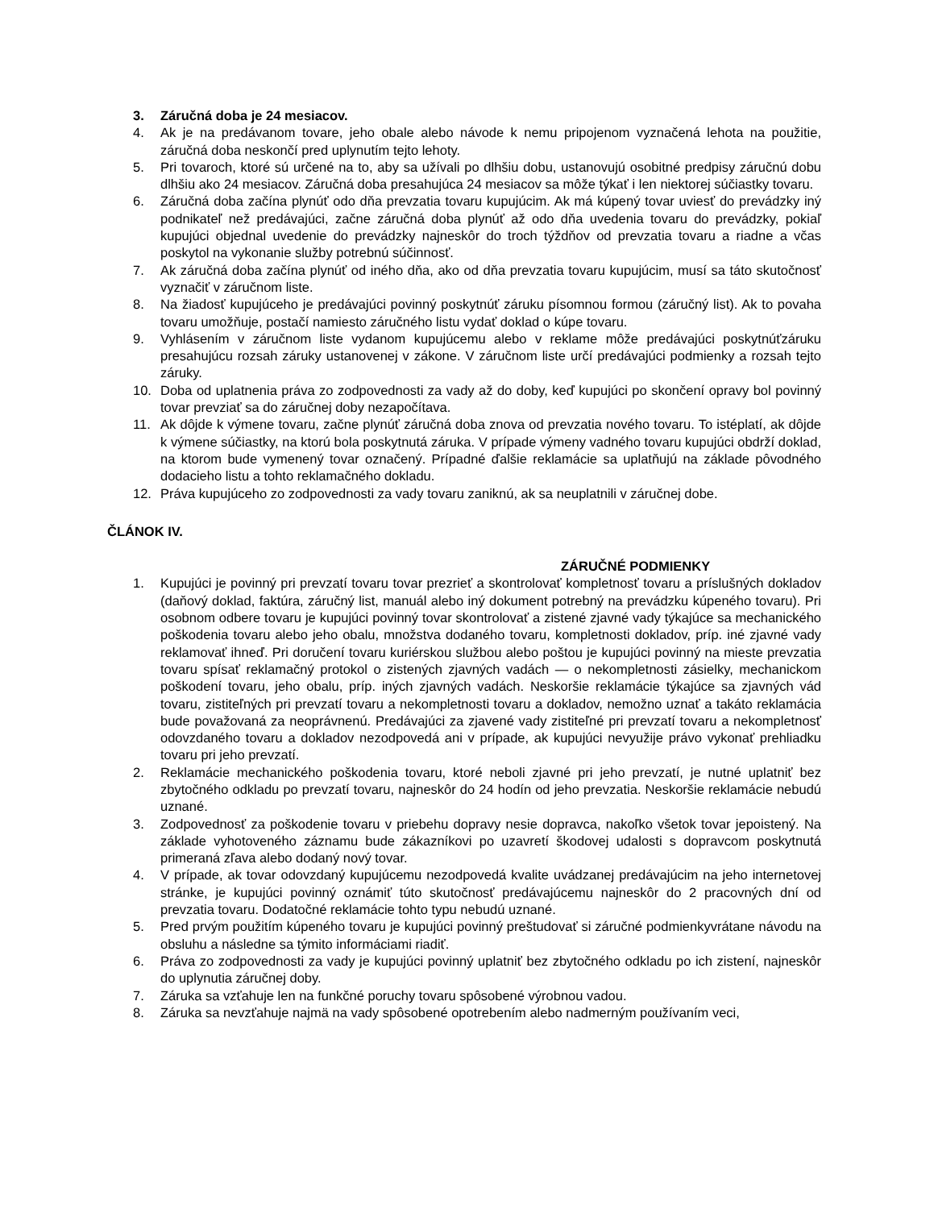3. Záručná doba je 24 mesiacov.
4. Ak je na predávanom tovare, jeho obale alebo návode k nemu pripojenom vyznačená lehota na použitie, záručná doba neskončí pred uplynutím tejto lehoty.
5. Pri tovaroch, ktoré sú určené na to, aby sa užívali po dlhšiu dobu, ustanovujú osobitné predpisy záručnú dobu dlhšiu ako 24 mesiacov. Záručná doba presahujúca 24 mesiacov sa môže týkať i len niektorej súčiastky tovaru.
6. Záručná doba začína plynúť odo dňa prevzatia tovaru kupujúcim. Ak má kúpený tovar uviesť do prevádzky iný podnikateľ než predávajúci, začne záručná doba plynúť až odo dňa uvedenia tovaru do prevádzky, pokiaľ kupujúci objednal uvedenie do prevádzky najneskôr do troch týždňov od prevzatia tovaru a riadne a včas poskytol na vykonanie služby potrebnú súčinnosť.
7. Ak záručná doba začína plynúť od iného dňa, ako od dňa prevzatia tovaru kupujúcim, musí sa táto skutočnosť vyznačiť v záručnom liste.
8. Na žiadosť kupujúceho je predávajúci povinný poskytnúť záruku písomnou formou (záručný list). Ak to povaha tovaru umožňuje, postačí namiesto záručného listu vydať doklad o kúpe tovaru.
9. Vyhlásením v záručnom liste vydanom kupujúcemu alebo v reklame môže predávajúci poskytnúťzáruku presahujúcu rozsah záruky ustanovenej v zákone. V záručnom liste určí predávajúci podmienky a rozsah tejto záruky.
10. Doba od uplatnenia práva zo zodpovednosti za vady až do doby, keď kupujúci po skončení opravy bol povinný tovar prevziať sa do záručnej doby nezapočítava.
11. Ak dôjde k výmene tovaru, začne plynúť záručná doba znova od prevzatia nového tovaru. To istéplatí, ak dôjde k výmene súčiastky, na ktorú bola poskytnutá záruka. V prípade výmeny vadného tovaru kupujúci obdrží doklad, na ktorom bude vymenený tovar označený. Prípadné ďalšie reklamácie sa uplatňujú na základe pôvodného dodacieho listu a tohto reklamačného dokladu.
12. Práva kupujúceho zo zodpovednosti za vady tovaru zaniknú, ak sa neuplatnili v záručnej dobe.
ČLÁNOK IV.
ZÁRUČNÉ PODMIENKY
1. Kupujúci je povinný pri prevzatí tovaru tovar prezrieť a skontrolovať kompletnosť tovaru a príslušných dokladov (daňový doklad, faktúra, záručný list, manuál alebo iný dokument potrebný na prevádzku kúpeného tovaru). Pri osobnom odbere tovaru je kupujúci povinný tovar skontrolovať a zistené zjavné vady týkajúce sa mechanického poškodenia tovaru alebo jeho obalu, množstva dodaného tovaru, kompletnosti dokladov, príp. iné zjavné vady reklamovať ihneď. Pri doručení tovaru kuriérskou službou alebo poštou je kupujúci povinný na mieste prevzatia tovaru spísať reklamačný protokol o zistených zjavných vadách — o nekompletnosti zásielky, mechanickom poškodení tovaru, jeho obalu, príp. iných zjavných vadách. Neskoršie reklamácie týkajúce sa zjavných vád tovaru, zistiteľných pri prevzatí tovaru a nekompletnosti tovaru a dokladov, nemožno uznať a takáto reklamácia bude považovaná za neoprávnenú. Predávajúci za zjavené vady zistiteľné pri prevzatí tovaru a nekompletnosť odovzdaného tovaru a dokladov nezodpovedá ani v prípade, ak kupujúci nevyužije právo vykonať prehliadku tovaru pri jeho prevzatí.
2. Reklamácie mechanického poškodenia tovaru, ktoré neboli zjavné pri jeho prevzatí, je nutné uplatniť bez zbytočného odkladu po prevzatí tovaru, najneskôr do 24 hodín od jeho prevzatia. Neskoršie reklamácie nebudú uznané.
3. Zodpovednosť za poškodenie tovaru v priebehu dopravy nesie dopravca, nakoľko všetok tovar jepoistený. Na základe vyhotoveného záznamu bude zákazníkovi po uzavretí škodovej udalosti s dopravcom poskytnutá primeraná zľava alebo dodaný nový tovar.
4. V prípade, ak tovar odovzdaný kupujúcemu nezodpovedá kvalite uvádzanej predávajúcim na jeho internetovej stránke, je kupujúci povinný oznámiť túto skutočnosť predávajúcemu najneskôr do 2 pracovných dní od prevzatia tovaru. Dodatočné reklamácie tohto typu nebudú uznané.
5. Pred prvým použitím kúpeného tovaru je kupujúci povinný preštudovať si záručné podmienkyvrátane návodu na obsluhu a následne sa týmito informáciami riadiť.
6. Práva zo zodpovednosti za vady je kupujúci povinný uplatniť bez zbytočného odkladu po ich zistení, najneskôr do uplynutia záručnej doby.
7. Záruka sa vzťahuje len na funkčné poruchy tovaru spôsobené výrobnou vadou.
8. Záruka sa nevzťahuje najmä na vady spôsobené opotrebením alebo nadmerným používaním veci,